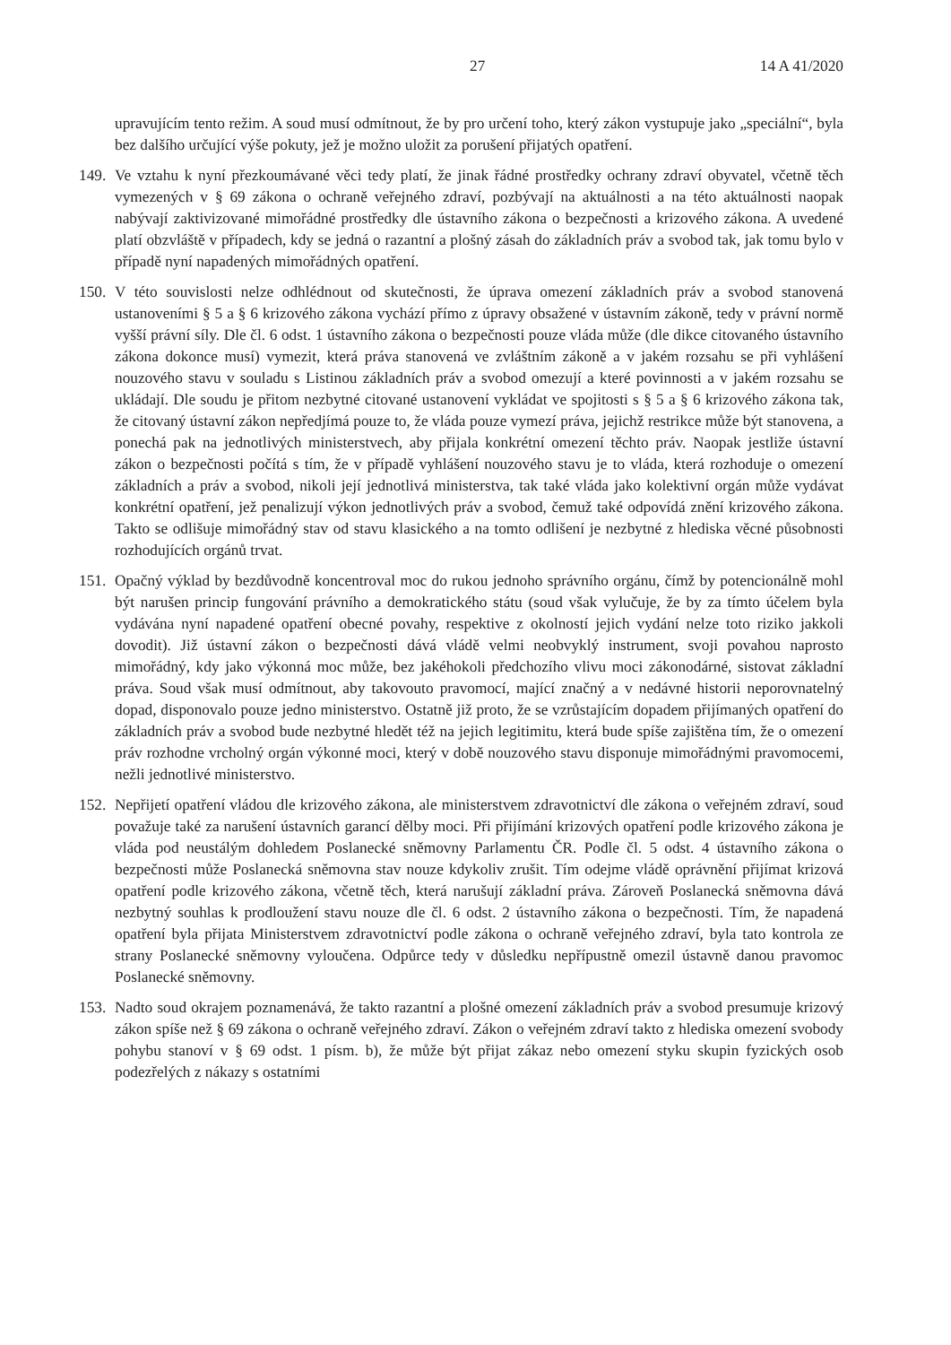27 14 A 41/2020
upravujícím tento režim. A soud musí odmítnout, že by pro určení toho, který zákon vystupuje jako „speciální“, byla bez dalšího určující výše pokuty, jež je možno uložit za porušení přijatých opatření.
149.
Ve vztahu k nyní přezkoumávané věci tedy platí, že jinak řádné prostředky ochrany zdraví obyvatel, včetně těch vymezených v § 69 zákona o ochraně veřejného zdraví, pozbývají na aktuálnosti a na této aktuálnosti naopak nabývají zaktivizované mimořádné prostředky dle ústavního zákona o bezpečnosti a krizového zákona. A uvedené platí obzvláště v případech, kdy se jedná o razantní a plošný zásah do základních práv a svobod tak, jak tomu bylo v případě nyní napadených mimořádných opatření.
150.
V této souvislosti nelze odhlédnout od skutečnosti, že úprava omezení základních práv a svobod stanovená ustanoveními § 5 a § 6 krizového zákona vychází přímo z úpravy obsažené v ústavním zákoně, tedy v právní normě vyšší právní síly. Dle čl. 6 odst. 1 ústavního zákona o bezpečnosti pouze vláda může (dle dikce citovaného ústavního zákona dokonce musí) vymezit, která práva stanovená ve zvláštním zákoně a v jakém rozsahu se při vyhlášení nouzového stavu v souladu s Listinou základních práv a svobod omezují a které povinnosti a v jakém rozsahu se ukládají. Dle soudu je přitom nezbytné citované ustanovení vykládat ve spojitosti s § 5 a § 6 krizového zákona tak, že citovaný ústavní zákon nepředjímá pouze to, že vláda pouze vymezí práva, jejichž restrikce může být stanovena, a ponechá pak na jednotlivých ministerstvech, aby přijala konkrétní omezení těchto práv. Naopak jestliže ústavní zákon o bezpečnosti počítá s tím, že v případě vyhlášení nouzového stavu je to vláda, která rozhoduje o omezení základních a práv a svobod, nikoli její jednotlivá ministerstva, tak také vláda jako kolektivní orgán může vydávat konkrétní opatření, jež penalizují výkon jednotlivých práv a svobod, čemuž také odpovídá znění krizového zákona. Takto se odlišuje mimořádný stav od stavu klasického a na tomto odlišení je nezbytné z hlediska věcné působnosti rozhodujících orgánů trvat.
151.
Opačný výklad by bezdůvodně koncentroval moc do rukou jednoho správního orgánu, čímž by potencionálně mohl být narušen princip fungování právního a demokratického státu (soud však vylučuje, že by za tímto účelem byla vydávána nyní napadené opatření obecné povahy, respektive z okolností jejich vydání nelze toto riziko jakkoli dovodit). Již ústavní zákon o bezpečnosti dává vládě velmi neobvyklý instrument, svoji povahou naprosto mimořádný, kdy jako výkonná moc může, bez jakéhokoli předchozího vlivu moci zákonodárné, sistovat základní práva. Soud však musí odmítnout, aby takovouto pravomocí, mající značný a v nedávné historii neporovnatelný dopad, disponovalo pouze jedno ministerstvo. Ostatně již proto, že se vzrůstajícím dopadem přijímaných opatření do základních práv a svobod bude nezbytné hledět též na jejich legitimitu, která bude spíše zajištěna tím, že o omezení práv rozhodne vrcholný orgán výkonné moci, který v době nouzového stavu disponuje mimořádnými pravomocemi, nežli jednotlivé ministerstvo.
152.
Nepřijetí opatření vládou dle krizového zákona, ale ministerstvem zdravotnictví dle zákona o veřejném zdraví, soud považuje také za narušení ústavních garancí dělby moci. Při přijímání krizových opatření podle krizového zákona je vláda pod neustálým dohledem Poslanecké sněmovny Parlamentu ČR. Podle čl. 5 odst. 4 ústavního zákona o bezpečnosti může Poslanecká sněmovna stav nouze kdykoliv zrušit. Tím odejme vládě oprávnění přijímat krizová opatření podle krizového zákona, včetně těch, která narušují základní práva. Zároveň Poslanecká sněmovna dává nezbytný souhlas k prodloužení stavu nouze dle čl. 6 odst. 2 ústavního zákona o bezpečnosti. Tím, že napadená opatření byla přijata Ministerstvem zdravotnictví podle zákona o ochraně veřejného zdraví, byla tato kontrola ze strany Poslanecké sněmovny vyloučena. Odpůrce tedy v důsledku nepřípustně omezil ústavně danou pravomoc Poslanecké sněmovny.
153.
Nadto soud okrajem poznamenává, že takto razantní a plošné omezení základních práv a svobod presumuje krizový zákon spíše než § 69 zákona o ochraně veřejného zdraví. Zákon o veřejném zdraví takto z hlediska omezení svobody pohybu stanoví v § 69 odst. 1 písm. b), že může být přijat zákaz nebo omezení styku skupin fyzických osob podezřelých z nákazy s ostatními